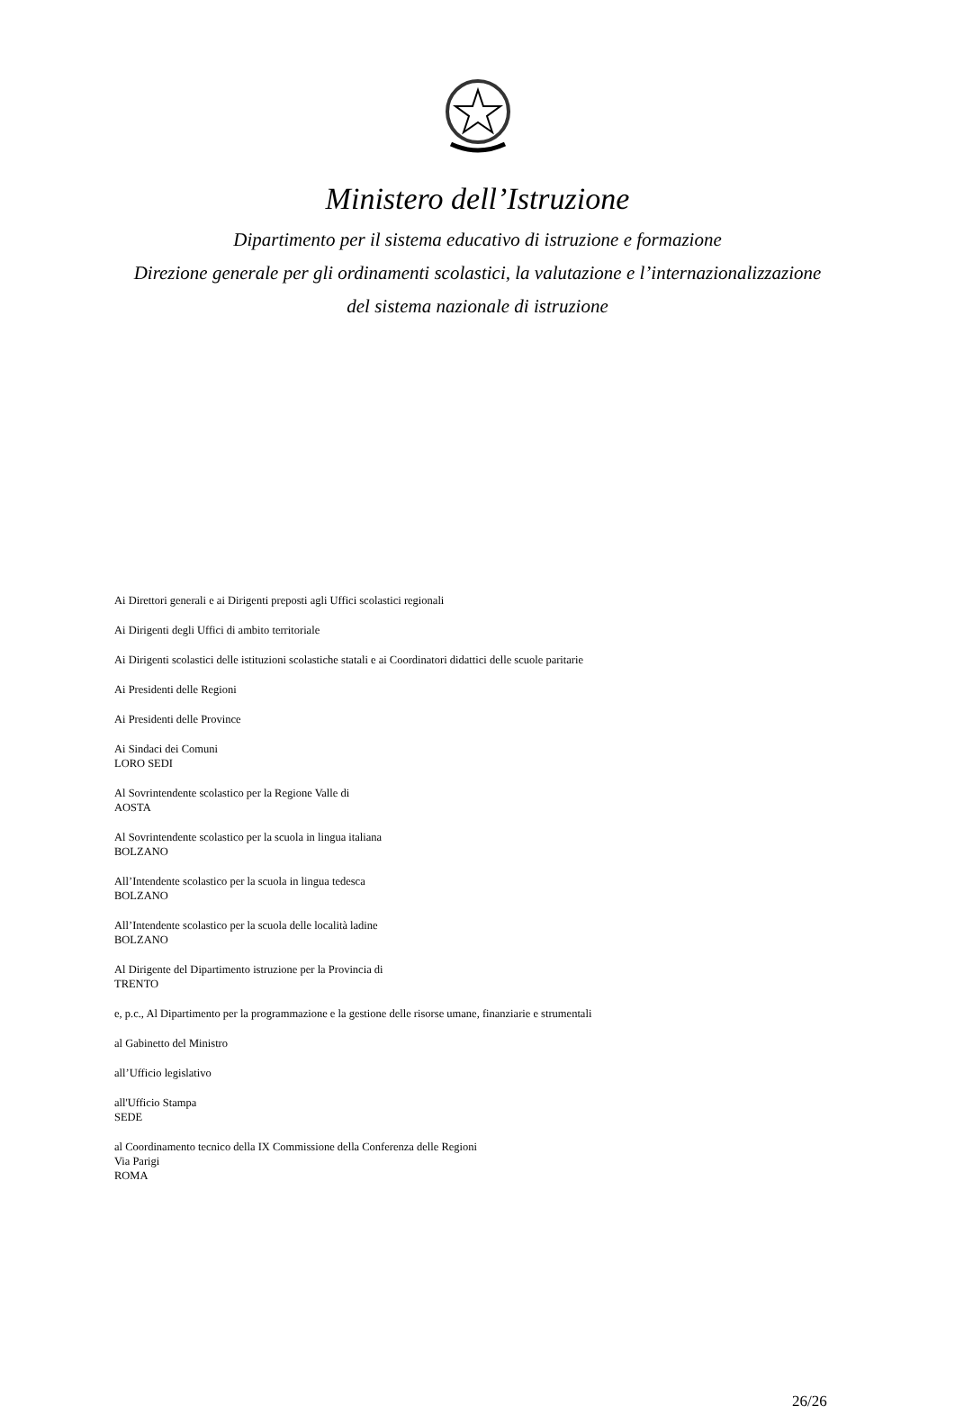Ministero dell’Istruzione
Dipartimento per il sistema educativo di istruzione e formazione
Direzione generale per gli ordinamenti scolastici, la valutazione e l’internazionalizzazione
del sistema nazionale di istruzione
Ai Direttori generali e ai Dirigenti preposti agli Uffici scolastici regionali
Ai Dirigenti degli Uffici di ambito territoriale
Ai Dirigenti scolastici delle istituzioni scolastiche statali e ai Coordinatori didattici delle scuole paritarie
Ai Presidenti delle Regioni
Ai Presidenti delle Province
Ai Sindaci dei Comuni
LORO SEDI
Al Sovrintendente scolastico per la Regione Valle di
AOSTA
Al Sovrintendente scolastico per la scuola in lingua italiana
BOLZANO
All’Intendente scolastico per la scuola in lingua tedesca
BOLZANO
All’Intendente scolastico per la scuola delle località ladine
BOLZANO
Al Dirigente del Dipartimento istruzione per la Provincia di
TRENTO
e, p.c., Al Dipartimento per la programmazione e la gestione delle risorse umane, finanziarie e strumentali
al Gabinetto del Ministro
all’Ufficio legislativo
all'Ufficio Stampa
SEDE
al Coordinamento tecnico della IX Commissione della Conferenza delle Regioni
Via Parigi
ROMA
26/26